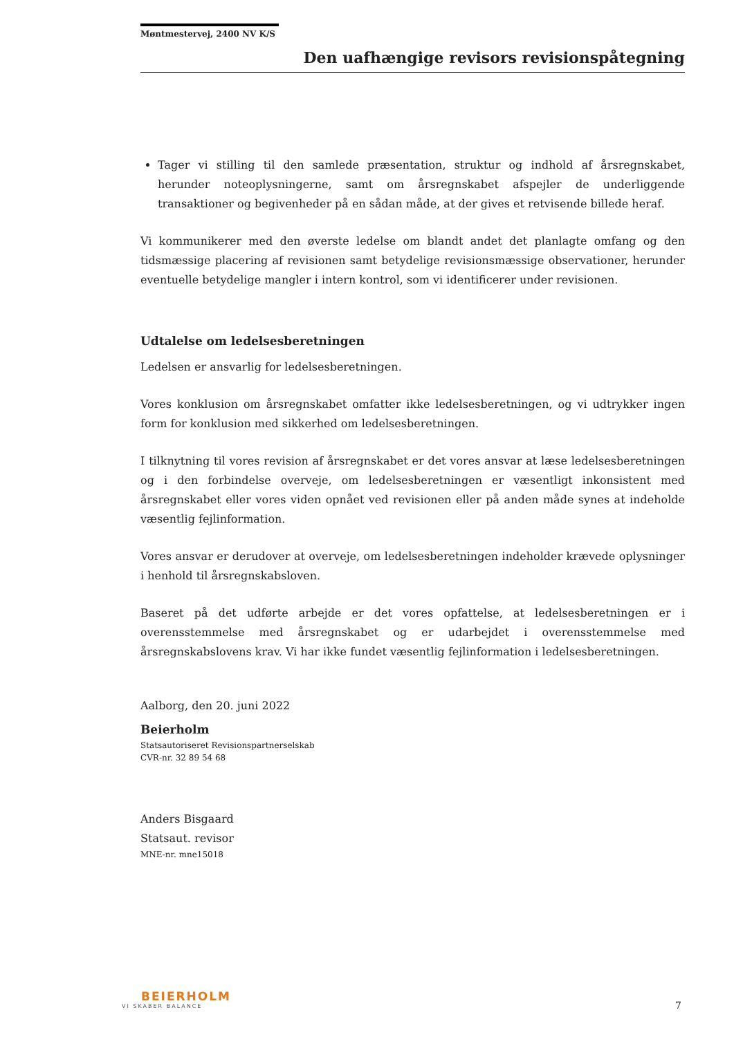Møntmestervej, 2400 NV K/S
Den uafhængige revisors revisionspåtegning
Tager vi stilling til den samlede præsentation, struktur og indhold af årsregnskabet, herunder noteoplysningerne, samt om årsregnskabet afspejler de underliggende transaktioner og begivenheder på en sådan måde, at der gives et retvisende billede heraf.
Vi kommunikerer med den øverste ledelse om blandt andet det planlagte omfang og den tidsmæssige placering af revisionen samt betydelige revisionsmæssige observationer, herunder eventuelle betydelige mangler i intern kontrol, som vi identificerer under revisionen.
Udtalelse om ledelsesberetningen
Ledelsen er ansvarlig for ledelsesberetningen.
Vores konklusion om årsregnskabet omfatter ikke ledelsesberetningen, og vi udtrykker ingen form for konklusion med sikkerhed om ledelsesberetningen.
I tilknytning til vores revision af årsregnskabet er det vores ansvar at læse ledelsesberetningen og i den forbindelse overveje, om ledelsesberetningen er væsentligt inkonsistent med årsregnskabet eller vores viden opnået ved revisionen eller på anden måde synes at indeholde væsentlig fejlinformation.
Vores ansvar er derudover at overveje, om ledelsesberetningen indeholder krævede oplysninger i henhold til årsregnskabsloven.
Baseret på det udførte arbejde er det vores opfattelse, at ledelsesberetningen er i overensstemmelse med årsregnskabet og er udarbejdet i overensstemmelse med årsregnskabslovens krav. Vi har ikke fundet væsentlig fejlinformation i ledelsesberetningen.
Aalborg, den 20. juni 2022
Beierholm
Statsautoriseret Revisionspartnerselskab
CVR-nr. 32 89 54 68
Anders Bisgaard
Statsaut. revisor
MNE-nr. mne15018
BEIERHOLM
VI SKABER BALANCE
7